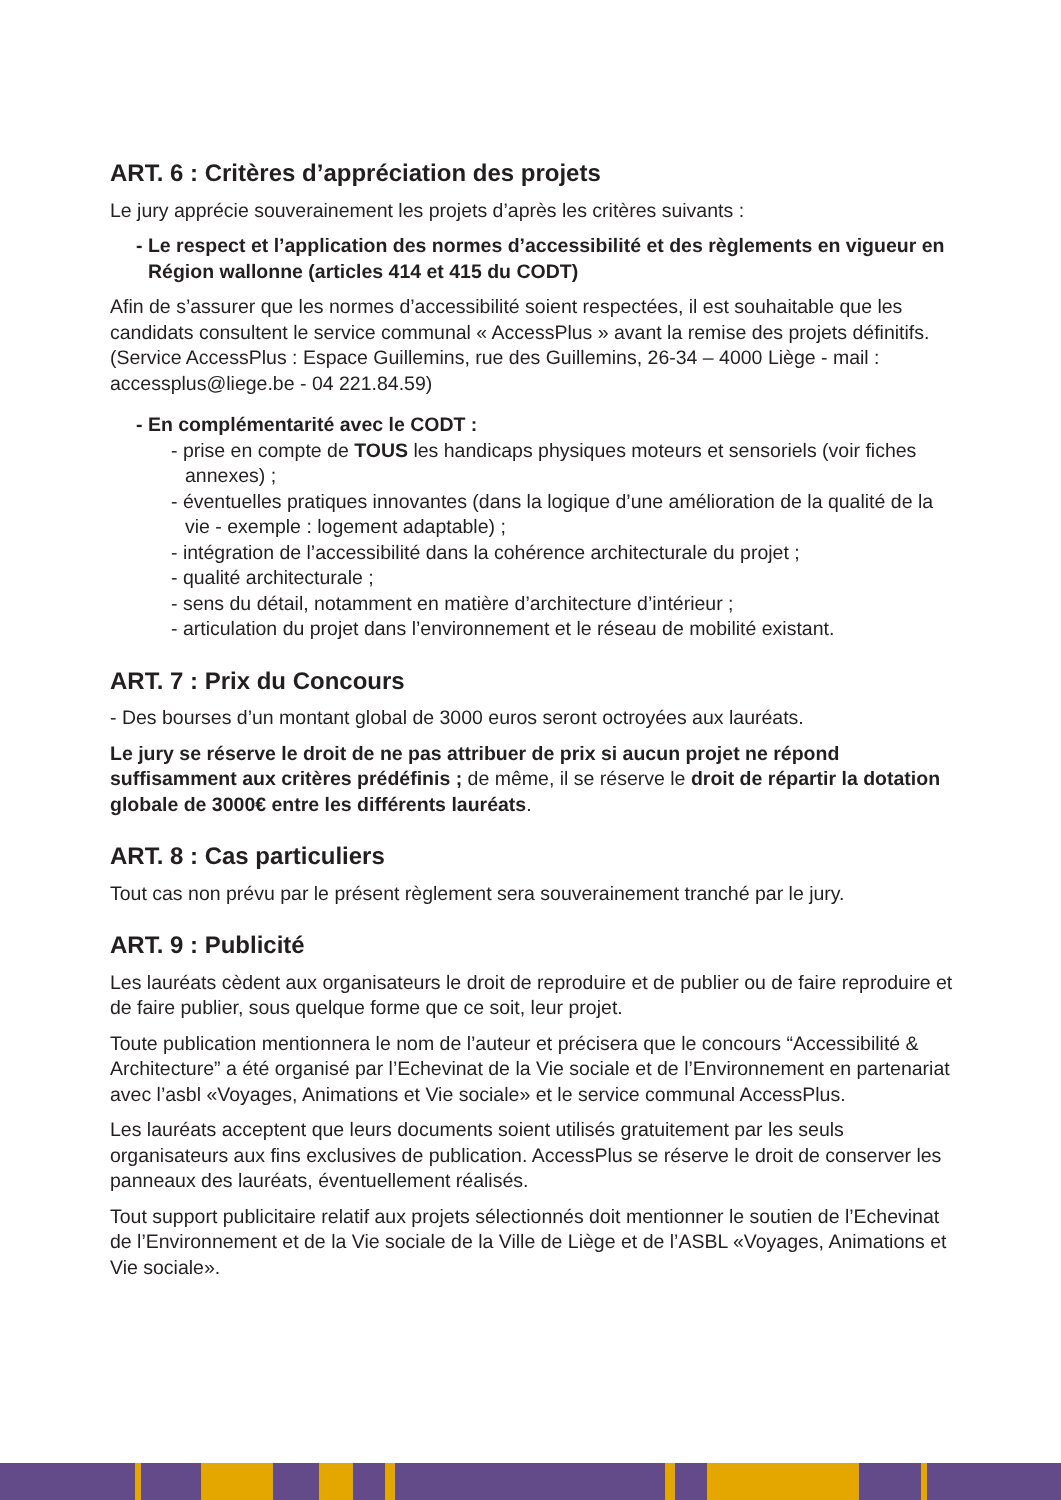ART. 6 : Critères d’appréciation des projets
Le jury apprécie souverainement les projets d’après les critères suivants :
- Le respect et l’application des normes d’accessibilité et des règlements en vigueur en Région wallonne (articles 414 et 415 du CODT)
Afin de s’assurer que les normes d’accessibilité soient respectées, il est souhaitable que les candidats consultent le service communal « AccessPlus » avant la remise des projets définitifs. (Service AccessPlus : Espace Guillemins, rue des Guillemins, 26-34 – 4000 Liège - mail : accessplus@liege.be - 04 221.84.59)
- En complémentarité avec le CODT :
- prise en compte de TOUS les handicaps physiques moteurs et sensoriels (voir fiches annexes) ;
- éventuelles pratiques innovantes (dans la logique d’une amélioration de la qualité de la vie - exemple : logement adaptable) ;
- intégration de l’accessibilité dans la cohérence architecturale du projet ;
- qualité architecturale ;
- sens du détail, notamment en matière d’architecture d’intérieur ;
- articulation du projet dans l’environnement et le réseau de mobilité existant.
ART. 7 : Prix du Concours
- Des bourses d’un montant global de 3000 euros seront octroyées aux lauréats.
Le jury se réserve le droit de ne pas attribuer de prix si aucun projet ne répond suffisamment aux critères prédéfinis ; de même, il se réserve le droit de répartir la dotation globale de 3000€ entre les différents lauréats.
ART. 8 : Cas particuliers
Tout cas non prévu par le présent règlement sera souverainement tranché par le jury.
ART. 9 : Publicité
Les lauréats cèdent aux organisateurs le droit de reproduire et de publier ou de faire reproduire et de faire publier, sous quelque forme que ce soit, leur projet.
Toute publication mentionnera le nom de l’auteur et précisera que le concours “Accessibilité & Architecture” a été organisé par l’Echevinat de la Vie sociale et de l’Environnement en partenariat avec l’asbl «Voyages, Animations et Vie sociale» et le service communal AccessPlus.
Les lauréats acceptent que leurs documents soient utilisés gratuitement par les seuls organisateurs aux fins exclusives de publication. AccessPlus se réserve le droit de conserver les panneaux des lauréats, éventuellement réalisés.
Tout support publicitaire relatif aux projets sélectionnés doit mentionner le soutien de l’Echevinat de l’Environnement et de la Vie sociale de la Ville de Liège et de l’ASBL «Voyages, Animations et Vie sociale».